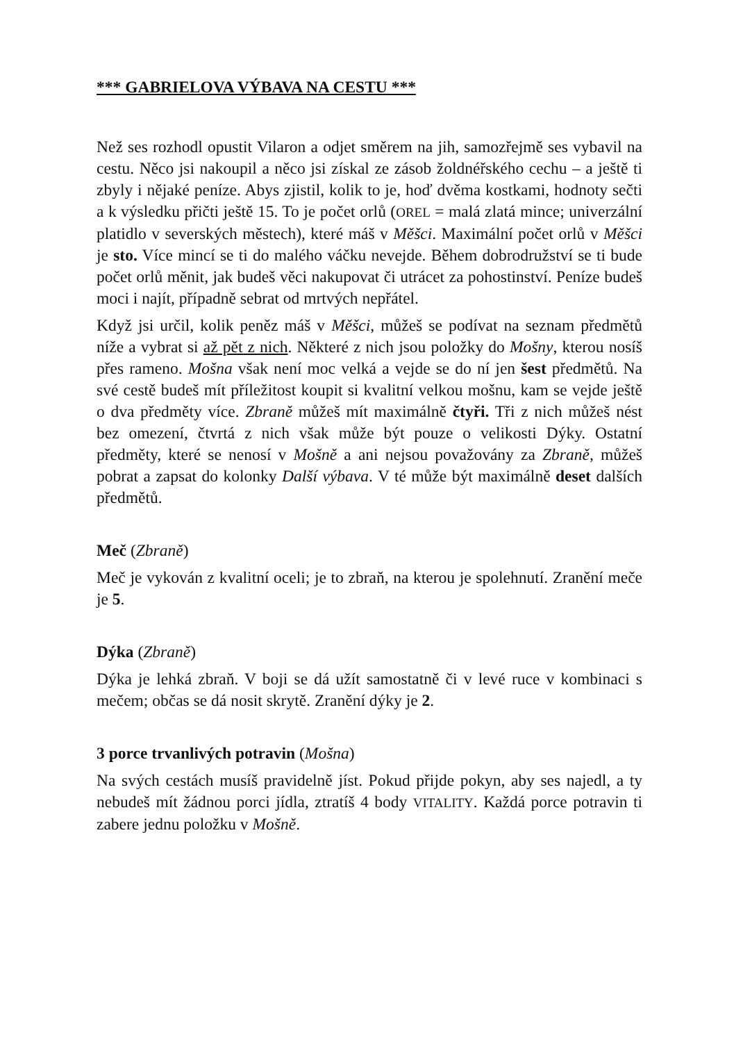*** GABRIELOVA VÝBAVA NA CESTU ***
Než ses rozhodl opustit Vilaron a odjet směrem na jih, samozřejmě ses vybavil na cestu. Něco jsi nakoupil a něco jsi získal ze zásob žoldnéřského cechu – a ještě ti zbyly i nějaké peníze. Abys zjistil, kolik to je, hoď dvěma kostkami, hodnoty sečti a k výsledku přičti ještě 15. To je počet orlů (OREL = malá zlatá mince; univerzální platidlo v severských městech), které máš v Měšci. Maximální počet orlů v Měšci je sto. Více mincí se ti do malého váčku nevejde. Během dobrodružství se ti bude počet orlů měnit, jak budeš věci nakupovat či utrácet za pohostinství. Peníze budeš moci i najít, případně sebrat od mrtvých nepřátel.
Když jsi určil, kolik peněz máš v Měšci, můžeš se podívat na seznam předmětů níže a vybrat si až pět z nich. Některé z nich jsou položky do Mošny, kterou nosíš přes rameno. Mošna však není moc velká a vejde se do ní jen šest předmětů. Na své cestě budeš mít příležitost koupit si kvalitní velkou mošnu, kam se vejde ještě o dva předměty více. Zbraně můžeš mít maximálně čtyři. Tři z nich můžeš nést bez omezení, čtvrtá z nich však může být pouze o velikosti Dýky. Ostatní předměty, které se nenosí v Mošně a ani nejsou považovány za Zbraně, můžeš pobrat a zapsat do kolonky Další výbava. V té může být maximálně deset dalších předmětů.
Meč (Zbraně)
Meč je vykován z kvalitní oceli; je to zbraň, na kterou je spolehnutí. Zranění meče je 5.
Dýka (Zbraně)
Dýka je lehká zbraň. V boji se dá užít samostatně či v levé ruce v kombinaci s mečem; občas se dá nosit skrytě. Zranění dýky je 2.
3 porce trvanlivých potravin (Mošna)
Na svých cestách musíš pravidelně jíst. Pokud přijde pokyn, aby ses najedl, a ty nebudeš mít žádnou porci jídla, ztratíš 4 body VITALITY. Každá porce potravin ti zabere jednu položku v Mošně.